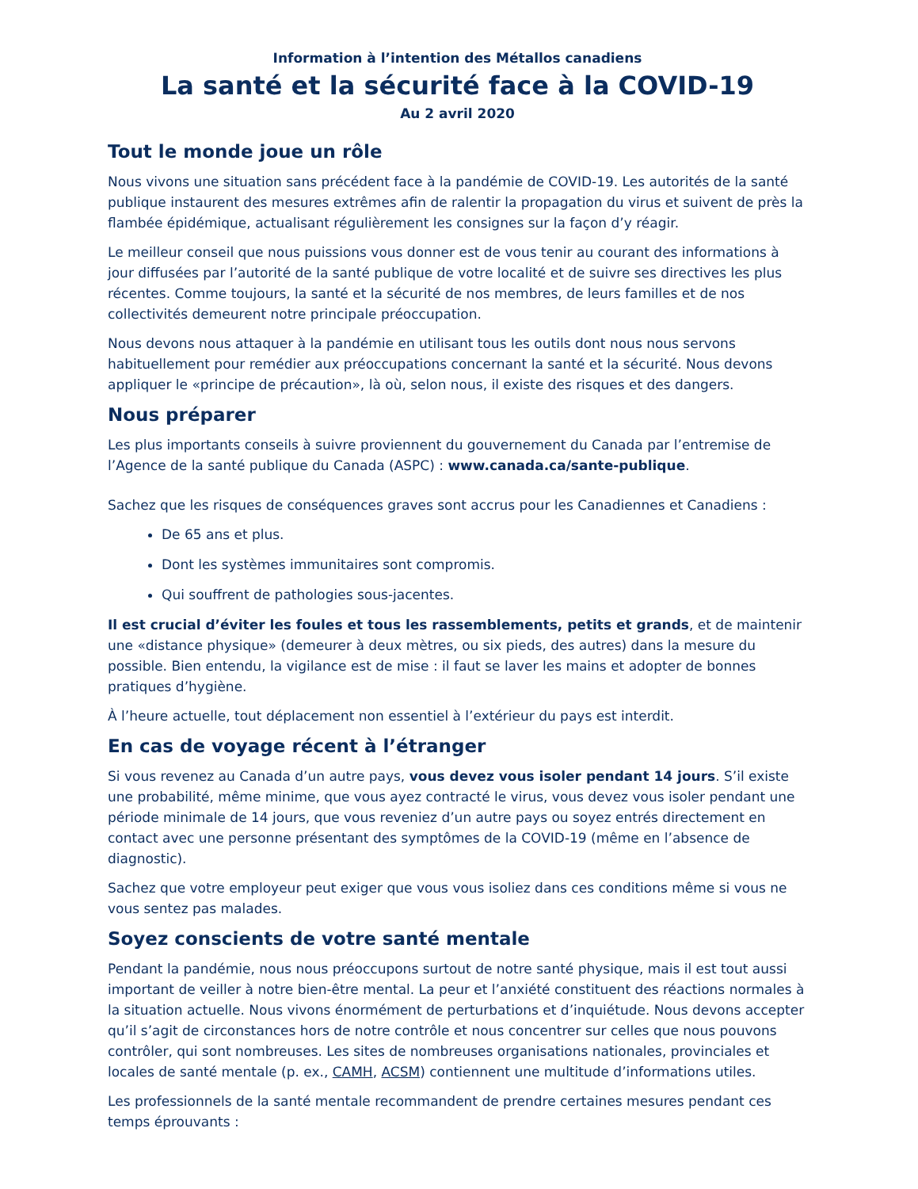Information à l’intention des Métallos canadiens
La santé et la sécurité face à la COVID-19
Au 2 avril 2020
Tout le monde joue un rôle
Nous vivons une situation sans précédent face à la pandémie de COVID-19. Les autorités de la santé publique instaurent des mesures extrêmes afin de ralentir la propagation du virus et suivent de près la flambée épidémique, actualisant régulièrement les consignes sur la façon d’y réagir.
Le meilleur conseil que nous puissions vous donner est de vous tenir au courant des informations à jour diffusées par l’autorité de la santé publique de votre localité et de suivre ses directives les plus récentes. Comme toujours, la santé et la sécurité de nos membres, de leurs familles et de nos collectivités demeurent notre principale préoccupation.
Nous devons nous attaquer à la pandémie en utilisant tous les outils dont nous nous servons habituellement pour remédier aux préoccupations concernant la santé et la sécurité. Nous devons appliquer le «principe de précaution», là où, selon nous, il existe des risques et des dangers.
Nous préparer
Les plus importants conseils à suivre proviennent du gouvernement du Canada par l’entremise de l’Agence de la santé publique du Canada (ASPC) : www.canada.ca/sante-publique.
Sachez que les risques de conséquences graves sont accrus pour les Canadiennes et Canadiens :
De 65 ans et plus.
Dont les systèmes immunitaires sont compromis.
Qui souffrent de pathologies sous-jacentes.
Il est crucial d’éviter les foules et tous les rassemblements, petits et grands, et de maintenir une «distance physique» (demeurer à deux mètres, ou six pieds, des autres) dans la mesure du possible. Bien entendu, la vigilance est de mise : il faut se laver les mains et adopter de bonnes pratiques d’hygiène.
À l’heure actuelle, tout déplacement non essentiel à l’extérieur du pays est interdit.
En cas de voyage récent à l’étranger
Si vous revenez au Canada d’un autre pays, vous devez vous isoler pendant 14 jours. S’il existe une probabilité, même minime, que vous ayez contracté le virus, vous devez vous isoler pendant une période minimale de 14 jours, que vous reveniez d’un autre pays ou soyez entrés directement en contact avec une personne présentant des symptômes de la COVID-19 (même en l’absence de diagnostic).
Sachez que votre employeur peut exiger que vous vous isoliez dans ces conditions même si vous ne vous sentez pas malades.
Soyez conscients de votre santé mentale
Pendant la pandémie, nous nous préoccupons surtout de notre santé physique, mais il est tout aussi important de veiller à notre bien-être mental. La peur et l’anxiété constituent des réactions normales à la situation actuelle. Nous vivons énormément de perturbations et d’inquiétude. Nous devons accepter qu’il s’agit de circonstances hors de notre contrôle et nous concentrer sur celles que nous pouvons contrôler, qui sont nombreuses. Les sites de nombreuses organisations nationales, provinciales et locales de santé mentale (p. ex., CAMH, ACSM) contiennent une multitude d’informations utiles.
Les professionnels de la santé mentale recommandent de prendre certaines mesures pendant ces temps éprouvants :